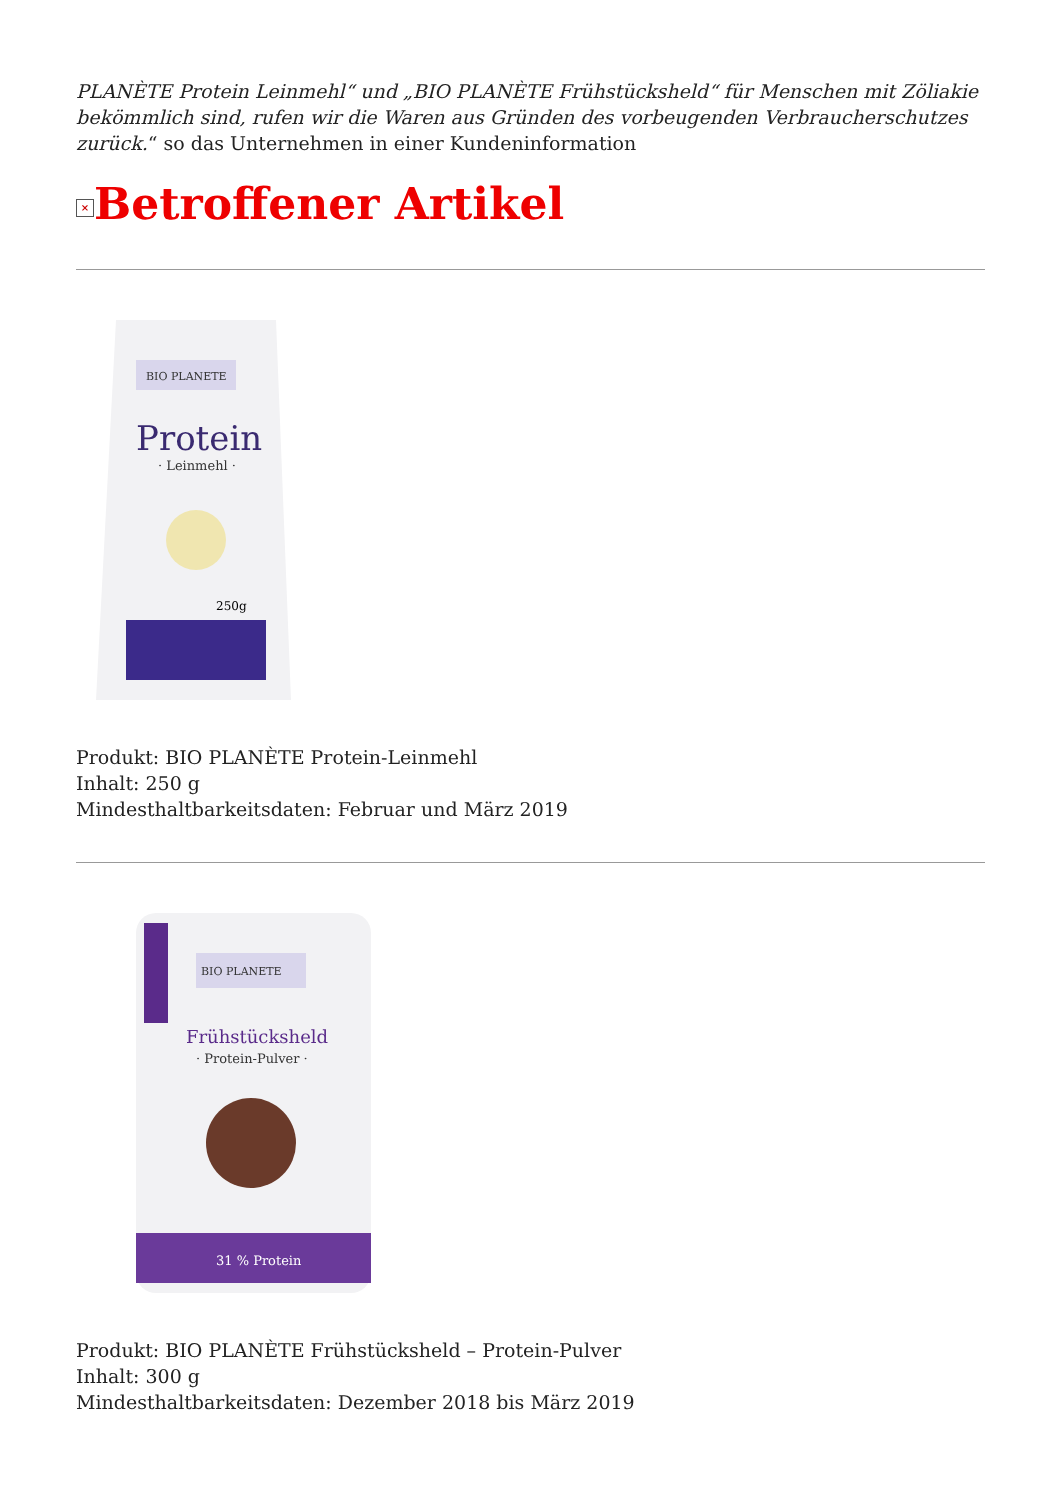PLANÈTE Protein Leinmehl“ und „BIO PLANÈTE Frühstücksheld“ für Menschen mit Zöliakie bekömmlich sind, rufen wir die Waren aus Gründen des vorbeugenden Verbraucherschutzes zurück.“ so das Unternehmen in einer Kundeninformation
× Betroffener Artikel
BIO PLANETE
Protein
· Leinmehl ·
250g
Produkt: BIO PLANÈTE Protein-Leinmehl
Inhalt: 250 g
Mindesthaltbarkeitsdaten: Februar und März 2019
BIO PLANETE
Frühstücksheld
· Protein-Pulver ·
31 % Protein
Produkt: BIO PLANÈTE Frühstücksheld – Protein-Pulver
Inhalt: 300 g
Mindesthaltbarkeitsdaten: Dezember 2018 bis März 2019